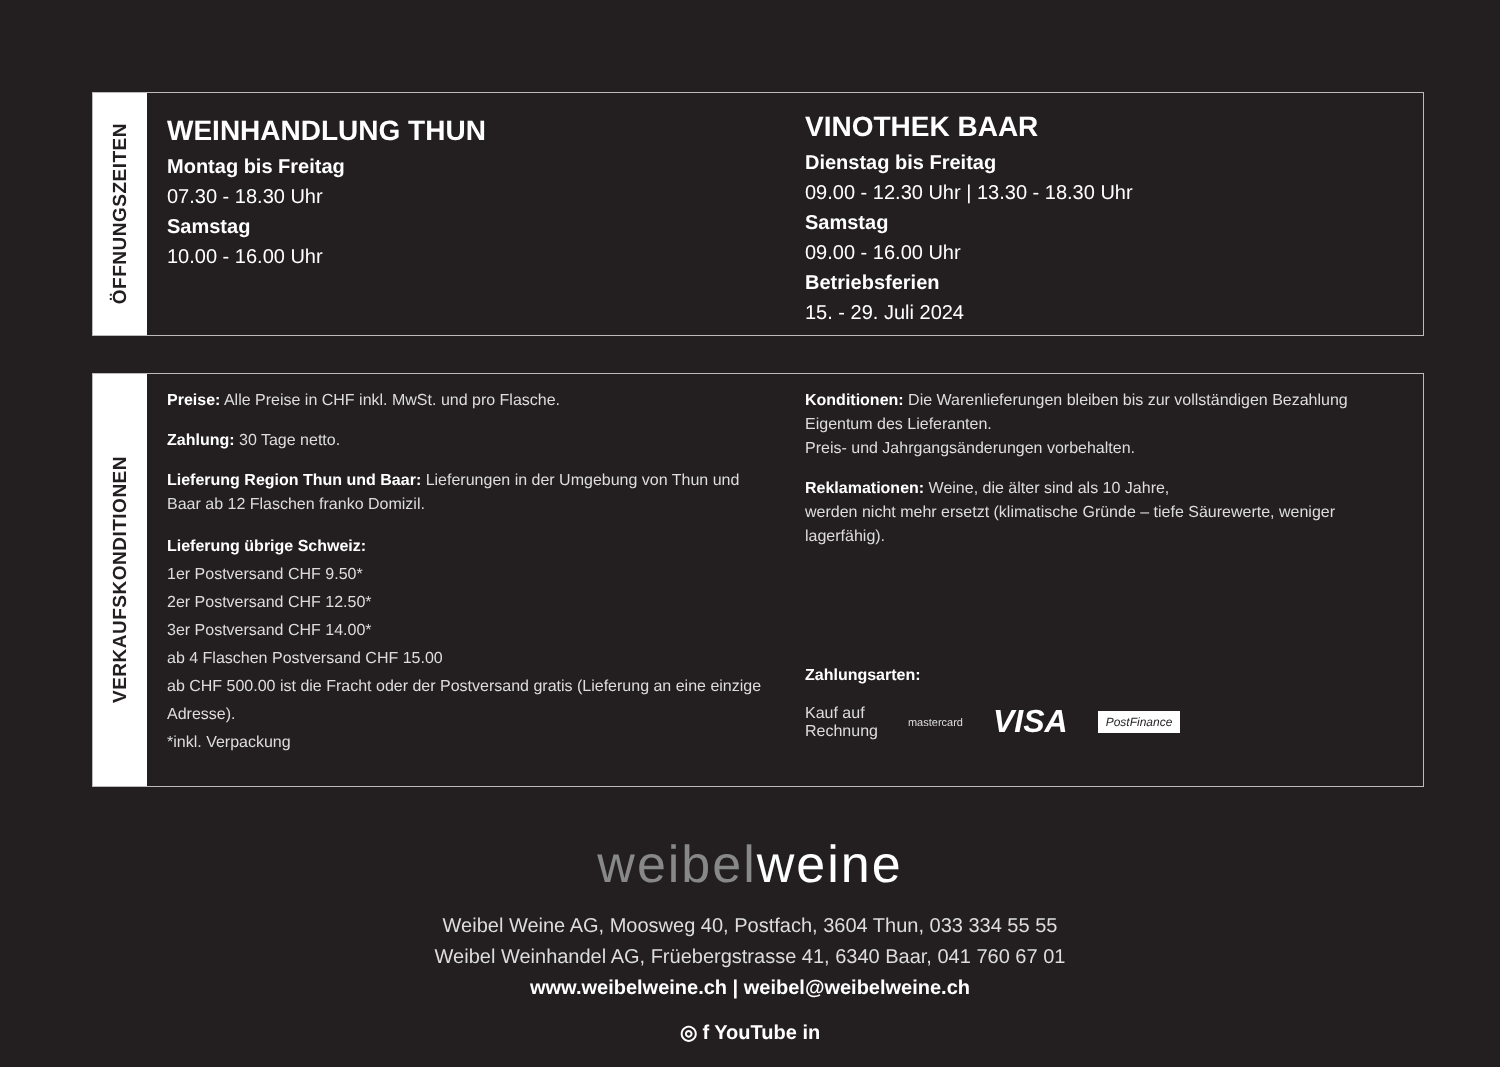ÖFFNUNGSZEITEN
WEINHANDLUNG THUN
Montag bis Freitag
07.30 - 18.30 Uhr
Samstag
10.00 - 16.00 Uhr
VINOTHEK BAAR
Dienstag bis Freitag
09.00 - 12.30 Uhr | 13.30 - 18.30 Uhr
Samstag
09.00 - 16.00 Uhr
Betriebsferien
15. - 29. Juli 2024
VERKAUFSKONDITIONEN
Preise: Alle Preise in CHF inkl. MwSt. und pro Flasche.
Zahlung: 30 Tage netto.
Lieferung Region Thun und Baar: Lieferungen in der Umgebung von Thun und Baar ab 12 Flaschen franko Domizil.
Lieferung übrige Schweiz:
1er Postversand CHF 9.50*
2er Postversand CHF 12.50*
3er Postversand CHF 14.00*
ab 4 Flaschen Postversand CHF 15.00
ab CHF 500.00 ist die Fracht oder der Postversand gratis (Lieferung an eine einzige Adresse).
*inkl. Verpackung
Konditionen: Die Warenlieferungen bleiben bis zur vollständigen Bezahlung Eigentum des Lieferanten.
Preis- und Jahrgangsänderungen vorbehalten.
Reklamationen: Weine, die älter sind als 10 Jahre,
werden nicht mehr ersetzt (klimatische Gründe – tiefe Säurewerte, weniger lagerfähig).
Zahlungsarten:
Kauf auf
Rechnung mastercard VISA PostFinance
weibel weine
Weibel Weine AG, Moosweg 40, Postfach, 3604 Thun, 033 334 55 55
Weibel Weinhandel AG, Früebergstrasse 41, 6340 Baar, 041 760 67 01
www.weibelweine.ch | weibel@weibelweine.ch
◎ f YouTube in